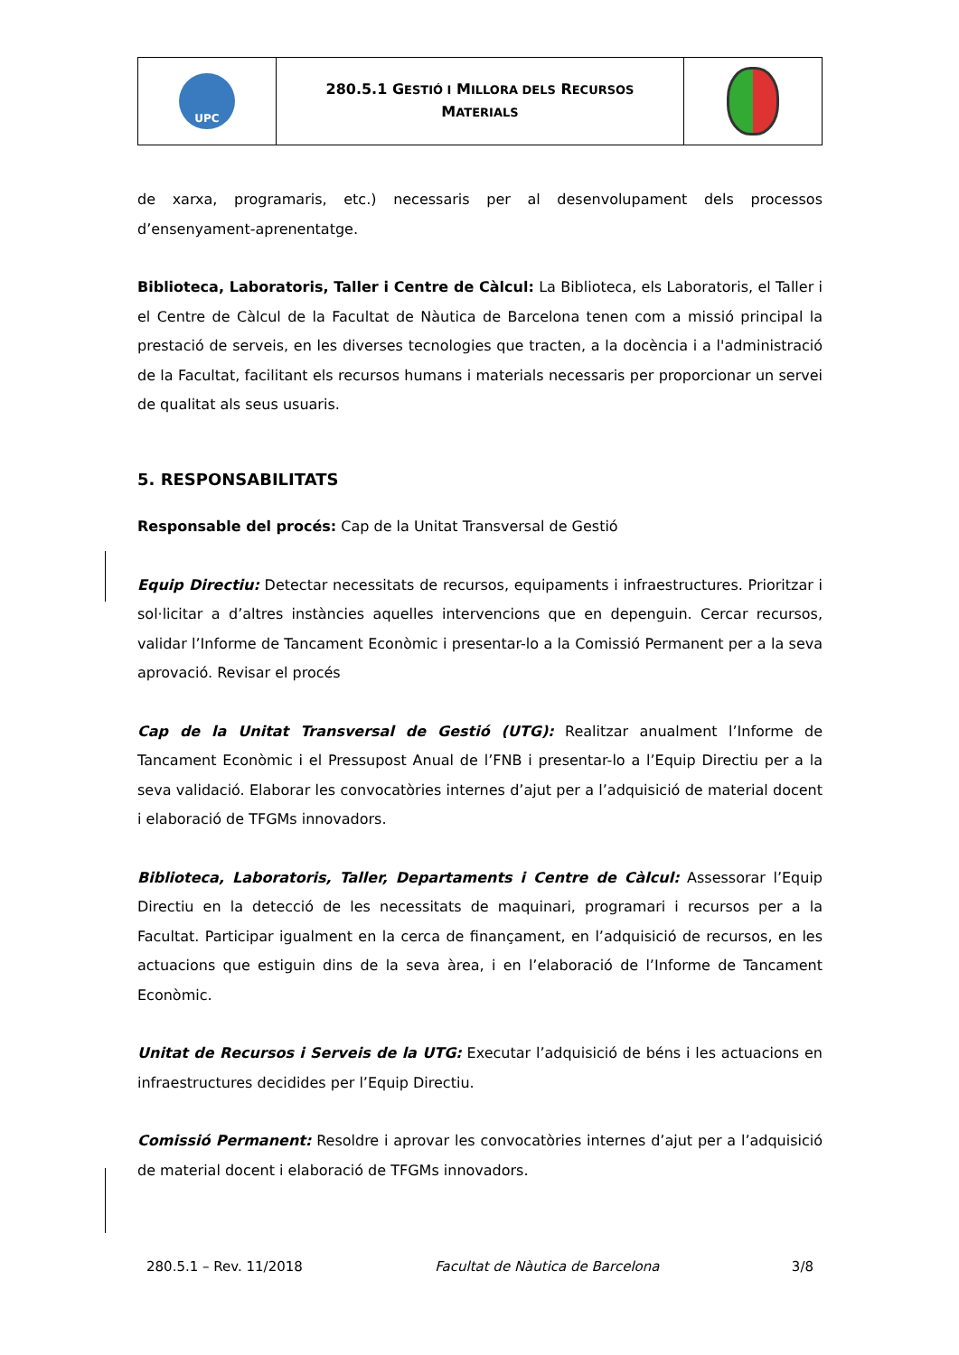| UPC | 280.5.1 G ESTIÓ I M ILLORA DELS R ECURSOS M ATERIALS | |
de xarxa, programaris, etc.) necessaris per al desenvolupament dels processos d’ensenyament-aprenentatge.
Biblioteca, Laboratoris, Taller i Centre de Càlcul: La Biblioteca, els Laboratoris, el Taller i el Centre de Càlcul de la Facultat de Nàutica de Barcelona tenen com a missió principal la prestació de serveis, en les diverses tecnologies que tracten, a la docència i a l'administració de la Facultat, facilitant els recursos humans i materials necessaris per proporcionar un servei de qualitat als seus usuaris.
5. RESPONSABILITATS
Responsable del procés: Cap de la Unitat Transversal de Gestió
Equip Directiu: Detectar necessitats de recursos, equipaments i infraestructures. Prioritzar i sol·licitar a d’altres instàncies aquelles intervencions que en depenguin. Cercar recursos, validar l’Informe de Tancament Econòmic i presentar-lo a la Comissió Permanent per a la seva aprovació. Revisar el procés
Cap de la Unitat Transversal de Gestió (UTG): Realitzar anualment l’Informe de Tancament Econòmic i el Pressupost Anual de l’FNB i presentar-lo a l’Equip Directiu per a la seva validació. Elaborar les convocatòries internes d’ajut per a l’adquisició de material docent i elaboració de TFGMs innovadors.
Biblioteca, Laboratoris, Taller, Departaments i Centre de Càlcul: Assessorar l’Equip Directiu en la detecció de les necessitats de maquinari, programari i recursos per a la Facultat. Participar igualment en la cerca de finançament, en l’adquisició de recursos, en les actuacions que estiguin dins de la seva àrea, i en l’elaboració de l’Informe de Tancament Econòmic.
Unitat de Recursos i Serveis de la UTG: Executar l’adquisició de béns i les actuacions en infraestructures decidides per l’Equip Directiu.
Comissió Permanent: Resoldre i aprovar les convocatòries internes d’ajut per a l’adquisició de material docent i elaboració de TFGMs innovadors.
280.5.1 – Rev. 11/2018 Facultat de Nàutica de Barcelona 3/8